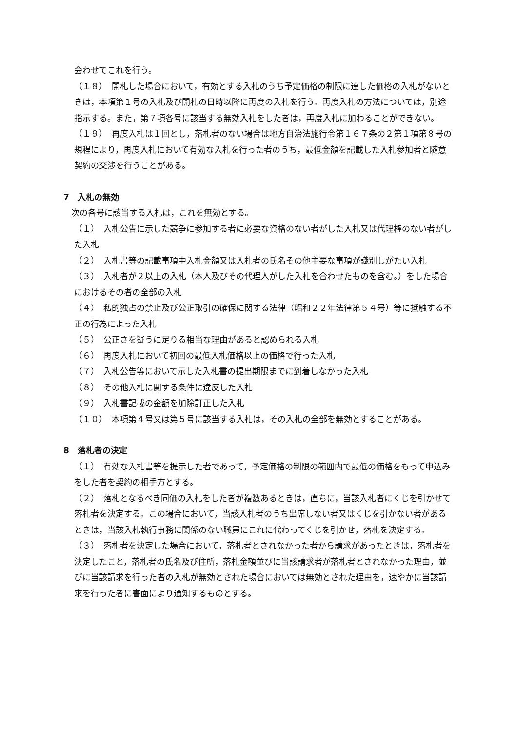会わせてこれを行う。
（１８）　開札した場合において，有効とする入札のうち予定価格の制限に達した価格の入札がないときは，本項第１号の入札及び開札の日時以降に再度の入札を行う。再度入札の方法については，別途指示する。また，第７項各号に該当する無効入札をした者は，再度入札に加わることができない。
（１９）　再度入札は１回とし，落札者のない場合は地方自治法施行令第１６７条の２第１項第８号の規程により，再度入札において有効な入札を行った者のうち，最低金額を記載した入札参加者と随意契約の交渉を行うことがある。
7　入札の無効
次の各号に該当する入札は，これを無効とする。
（１）　入札公告に示した競争に参加する者に必要な資格のない者がした入札又は代理権のない者がした入札
（２）　入札書等の記載事項中入札金額又は入札者の氏名その他主要な事項が識別しがたい入札
（３）　入札者が２以上の入札（本人及びその代理人がした入札を合わせたものを含む。）をした場合におけるその者の全部の入札
（４）　私的独占の禁止及び公正取引の確保に関する法律（昭和２２年法律第５４号）等に抵触する不正の行為によった入札
（５）　公正さを疑うに足りる相当な理由があると認められる入札
（６）　再度入札において初回の最低入札価格以上の価格で行った入札
（７）　入札公告等において示した入札書の提出期限までに到着しなかった入札
（８）　その他入札に関する条件に違反した入札
（９）　入札書記載の金額を加除訂正した入札
（１０）　本項第４号又は第５号に該当する入札は，その入札の全部を無効とすることがある。
8　落札者の決定
（１）　有効な入札書等を提示した者であって，予定価格の制限の範囲内で最低の価格をもって申込みをした者を契約の相手方とする。
（２）　落札となるべき同価の入札をした者が複数あるときは，直ちに，当該入札者にくじを引かせて落札者を決定する。この場合において，当該入札者のうち出席しない者又はくじを引かない者があるときは，当該入札執行事務に関係のない職員にこれに代わってくじを引かせ，落札を決定する。
（３）　落札者を決定した場合において，落札者とされなかった者から請求があったときは，落札者を決定したこと，落札者の氏名及び住所，落札金額並びに当該請求者が落札者とされなかった理由，並びに当該請求を行った者の入札が無効とされた場合においては無効とされた理由を，速やかに当該請求を行った者に書面により通知するものとする。